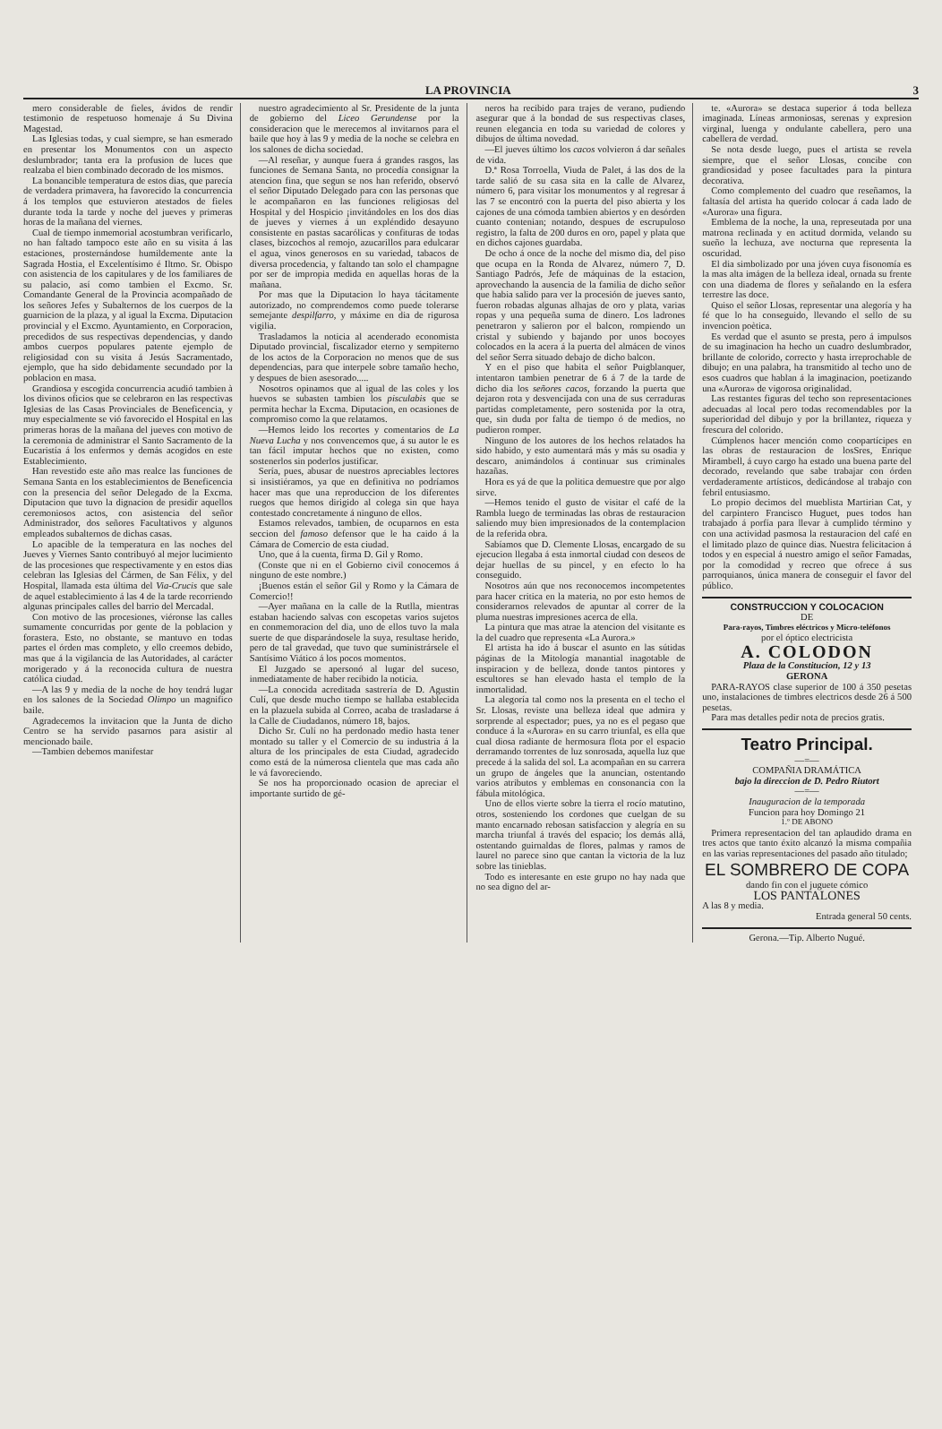LA PROVINCIA 3
mero considerable de fieles, ávidos de rendir testimonio de respetuoso homenaje á Su Divina Magestad.
Las Iglesias todas, y cual siempre, se han esmerado en presentar los Monumentos con un aspecto deslumbrador; tanta era la profusion de luces que realzaba el bien combinado decorado de los mismos.
La bonancible temperatura de estos dias, que parecía de verdadera primavera, ha favorecido la concurrencia á los templos que estuvieron atestados de fieles durante toda la tarde y noche del jueves y primeras horas de la mañana del viernes.
Cual de tiempo inmemorial acostumbran verificarlo, no han faltado tampoco este año en su visita á las estaciones, prosternándose humildemente ante la Sagrada Hostia, el Excelentísimo é Iltmo. Sr. Obispo con asistencia de los capitulares y de los familiares de su palacio, así como tambien el Excmo. Sr. Comandante General de la Provincia acompañado de los señores Jefes y Subalternos de los cuerpos de la guarnicion de la plaza, y al igual la Excma. Diputacion provincial y el Excmo. Ayuntamiento, en Corporacion, precedidos de sus respectivas dependencias, y dando ambos cuerpos populares patente ejemplo de religiosidad con su visita á Jesús Sacramentado, ejemplo, que ha sido debidamente secundado por la poblacion en masa.
Grandiosa y escogida concurrencia acudió tambien à los divinos oficios que se celebraron en las respectivas Iglesias de las Casas Provinciales de Beneficencia, y muy especialmente se vió favorecido el Hospital en las primeras horas de la mañana del jueves con motivo de la ceremonia de administrar el Santo Sacramento de la Eucaristía á los enfermos y demás acogidos en este Establecimiento.
Han revestido este año mas realce las funciones de Semana Santa en los establecimientos de Beneficencia con la presencia del señor Delegado de la Excma. Diputacion que tuvo la dignacion de presidir aquellos ceremoniosos actos, con asistencia del señor Administrador, dos señores Facultativos y algunos empleados subalternos de dichas casas.
Lo apacible de la temperatura en las noches del Jueves y Viernes Santo contribuyó al mejor lucimiento de las procesiones que respectivamente y en estos dias celebran las Iglesias del Cármen, de San Félix, y del Hospital, llamada esta última del Via-Crucis que sale de aquel establecimiento á las 4 de la tarde recorriendo algunas principales calles del barrio del Mercadal.
Con motivo de las procesiones, viéronse las calles sumamente concurridas por gente de la poblacion y forastera. Esto, no obstante, se mantuvo en todas partes el órden mas completo, y ello creemos debido, mas que á la vigilancia de las Autoridades, al carácter morigerado y á la reconocida cultura de nuestra católica ciudad.
—A las 9 y media de la noche de hoy tendrá lugar en los salones de la Sociedad Olimpo un magnifico baile.
Agradecemos la invitacion que la Junta de dicho Centro se ha servido pasarnos para asistir al mencionado baile.
—Tambien debemos manifestar
nuestro agradecimiento al Sr. Presidente de la junta de gobierno del Liceo Gerundense por la consideracion que le merecemos al invitarnos para el baile que hoy à las 9 y media de la noche se celebra en los salones de dicha sociedad.
—Al reseñar, y aunque fuera á grandes rasgos, las funciones de Semana Santa, no procedía consignar la atencion fina, que segun se nos han referido, observó el señor Diputado Delegado para con las personas que le acompañaron en las funciones religiosas del Hospital y del Hospicio ¡invitándoles en los dos dias de jueves y viernes á un expléndido desayuno consistente en pastas sacarólicas y confituras de todas clases, bizcochos al remojo, azucarillos para edulcarar el agua, vinos generosos en su variedad, tabacos de diversa procedencia, y faltando tan solo el champagne por ser de impropia medida en aquellas horas de la mañana.
Por mas que la Diputacion lo haya tácitamente autorizado, no comprendemos como puede tolerarse semejante despilfarro, y máxime en dia de rigurosa vigilia.
Trasladamos la noticia al acenderado economista Diputado provincial, fiscalizador eterno y sempiterno de los actos de la Corporacion no menos que de sus dependencias, para que interpele sobre tamaño hecho, y despues de bien asesorado.....
Nosotros opinamos que al igual de las coles y los huevos se subasten tambien los pisculabis que se permita hechar la Excma. Diputacion, en ocasiones de compromiso como la que relatamos.
—Hemos leido los recortes y comentarios de La Nueva Lucha y nos convencemos que, á su autor le es tan fácil imputar hechos que no existen, como sostenerlos sin poderlos justificar.
Sería, pues, abusar de nuestros apreciables lectores si insistiéramos, ya que en definitiva no podríamos hacer mas que una reproduccion de los diferentes ruegos que hemos dirigido al colega sin que haya contestado concretamente á ninguno de ellos.
Estamos relevados, tambien, de ocuparnos en esta seccion del famoso defensor que le ha caido á la Cámara de Comercio de esta ciudad.
Uno, que á la cuenta, firma D. Gil y Romo.
(Conste que ni en el Gobierno civil conocemos á ninguno de este nombre.)
¡Buenos están el señor Gil y Romo y la Cámara de Comercio!!
—Ayer mañana en la calle de la Rutlla, mientras estaban haciendo salvas con escopetas varios sujetos en conmemoracion del dia, uno de ellos tuvo la mala suerte de que disparándosele la suya, resultase herido, pero de tal gravedad, que tuvo que suministrársele el Santísimo Viático á los pocos momentos.
El Juzgado se apersonó al lugar del suceso, inmediatamente de haber recibido la noticia.
—La conocida acreditada sastrería de D. Agustin Culí, que desde mucho tiempo se hallaba establecida en la plazuela subida al Correo, acaba de trasladarse á la Calle de Ciudadanos, número 18, bajos.
Dicho Sr. Culí no ha perdonado medio hasta tener montado su taller y el Comercio de su industria á la altura de los principales de esta Ciudad, agradecido como está de la númerosa clientela que mas cada año le vá favoreciendo.
Se nos ha proporcionado ocasion de apreciar el importante surtido de gé-
neros ha recibido para trajes de verano, pudiendo asegurar que á la bondad de sus respectivas clases, reunen elegancia en toda su variedad de colores y dibujos de última novedad.
—El jueves último los cacos volvieron á dar señales de vida.
D.ª Rosa Torroella, Viuda de Palet, á las dos de la tarde salió de su casa sita en la calle de Alvarez, número 6, para visitar los monumentos y al regresar á las 7 se encontró con la puerta del piso abierta y los cajones de una cómoda tambien abiertos y en desórden cuanto contenian; notando, despues de escrupuloso registro, la falta de 200 duros en oro, papel y plata que en dichos cajones guardaba.
De ocho á once de la noche del mismo dia, del piso que ocupa en la Ronda de Alvarez, número 7, D. Santiago Padrós, Jefe de máquinas de la estacion, aprovechando la ausencia de la familia de dicho señor que habia salido para ver la procesión de jueves santo, fueron robadas algunas alhajas de oro y plata, varias ropas y una pequeña suma de dinero. Los ladrones penetraron y salieron por el balcon, rompiendo un cristal y subiendo y bajando por unos bocoyes colocados en la acera á la puerta del almácen de vinos del señor Serra situado debajo de dicho balcon.
Y en el piso que habita el señor Puigblanquer, intentaron tambien penetrar de 6 á 7 de la tarde de dicho dia los señores cacos, forzando la puerta que dejaron rota y desvencijada con una de sus cerraduras partidas completamente, pero sostenida por la otra, que, sin duda por falta de tiempo ó de medios, no pudieron romper.
Ninguno de los autores de los hechos relatados ha sido habido, y esto aumentará más y más su osadia y descaro, animándolos á continuar sus criminales hazañas.
Hora es yá de que la politica demuestre que por algo sirve.
—Hemos tenido el gusto de visitar el café de la Rambla luego de terminadas las obras de restauracion saliendo muy bien impresionados de la contemplacion de la referida obra.
Sabíamos que D. Clemente Llosas, encargado de su ejecucion llegaba á esta inmortal ciudad con deseos de dejar huellas de su pincel, y en efecto lo ha conseguido.
Nosotros aún que nos reconocemos incompetentes para hacer critica en la materia, no por esto hemos de considerarnos relevados de apuntar al correr de la pluma nuestras impresiones acerca de ella.
La pintura que mas atrae la atencion del visitante es la del cuadro que representa «La Aurora.»
El artista ha ido á buscar el asunto en las sútidas páginas de la Mitología manantial inagotable de inspiracion y de belleza, donde tantos pintores y escultores se han elevado hasta el templo de la inmortalidad.
La alegoría tal como nos la presenta en el techo el Sr. Llosas, reviste una belleza ideal que admira y sorprende al espectador; pues, ya no es el pegaso que conduce á la «Aurora» en su carro triunfal, es ella que cual diosa radiante de hermosura flota por el espacio derramando torrentes de luz sonrosada, aquella luz que precede á la salida del sol. La acompañan en su carrera un grupo de ángeles que la anuncian, ostentando varios atributos y emblemas en consonancia con la fábula mitológica.
Uno de ellos vierte sobre la tierra el rocío matutino, otros, sosteniendo los cordones que cuelgan de su manto encarnado rebosan satisfaccion y alegría en su marcha triunfal á través del espacio; los demás allá, ostentando guirnaldas de flores, palmas y ramos de laurel no parece sino que cantan la victoria de la luz sobre las tinieblas.
Todo es interesante en este grupo no hay nada que no sea digno del ar-
te. «Aurora» se destaca superior á toda belleza imaginada. Líneas armoniosas, serenas y expresion virginal, luenga y ondulante cabellera, pero una cabellera de verdad.
Se nota desde luego, pues el artista se revela siempre, que el señor Llosas, concibe con grandiosidad y posee facultades para la pintura decorativa.
Como complemento del cuadro que reseñamos, la faltasía del artista ha querido colocar á cada lado de «Aurora» una figura.
Emblema de la noche, la una, represeutada por una matrona reclinada y en actitud dormida, velando su sueño la lechuza, ave nocturna que representa la oscuridad.
El dia simbolizado por una jóven cuya fisonomía es la mas alta imágen de la belleza ideal, ornada su frente con una diadema de flores y señalando en la esfera terrestre las doce.
Quiso el señor Llosas, representar una alegoría y ha fé que lo ha conseguido, llevando el sello de su invencion poètica.
Es verdad que el asunto se presta, pero á impulsos de su imaginacion ha hecho un cuadro deslumbrador, brillante de colorido, correcto y hasta irreprochable de dibujo; en una palabra, ha transmitido al techo uno de esos cuadros que hablan á la imaginacion, poetizando una «Aurora» de vigorosa originalidad.
Las restantes figuras del techo son representaciones adecuadas al local pero todas recomendables por la superioridad del dibujo y por la brillantez, riqueza y frescura del colorido.
Cúmplenos hacer mención como coopartícipes en las obras de restauracion de losSres, Enrique Mirambell, á cuyo cargo ha estado una buena parte del decorado, revelando que sabe trabajar con órden verdaderamente artísticos, dedicándose al trabajo con febril entusiasmo.
Lo propio decimos del mueblista Martirian Cat, y del carpintero Francisco Huguet, pues todos han trabajado á porfía para llevar à cumplido término y con una actividad pasmosa la restauracion del café en el limitado plazo de quince dias. Nuestra felicitacion á todos y en especial á nuestro amigo el señor Famadas, por la comodidad y recreo que ofrece á sus parroquianos, única manera de conseguir el favor del público.
CONSTRUCCION Y COLOCACION
DE
Para-rayos, Timbres eléctricos y Micro-teléfonos
por el óptico electricista
A. COLODON
Plaza de la Constitucion, 12 y 13
GERONA
PARA-RAYOS clase superior de 100 á 350 pesetas uno, instalaciones de timbres electricos desde 26 á 500 pesetas.
Para mas detalles pedir nota de precios gratis.
Teatro Principal.
—=—
COMPAÑIA DRAMÁTICA
bajo la direccion de D. Pedro Riutort
—=—
Inauguracion de la temporada
Funcion para hoy Domingo 21
1.º DE ABONO
Primera representacion del tan aplaudido drama en tres actos que tanto éxito alcanzó la misma compañia en las varias representaciones del pasado año titulado;
EL SOMBRERO DE COPA
dando fin con el juguete cómico
LOS PANTALONES
A las 8 y media.
Entrada general 50 cents.
Gerona.—Tip. Alberto Nugué.